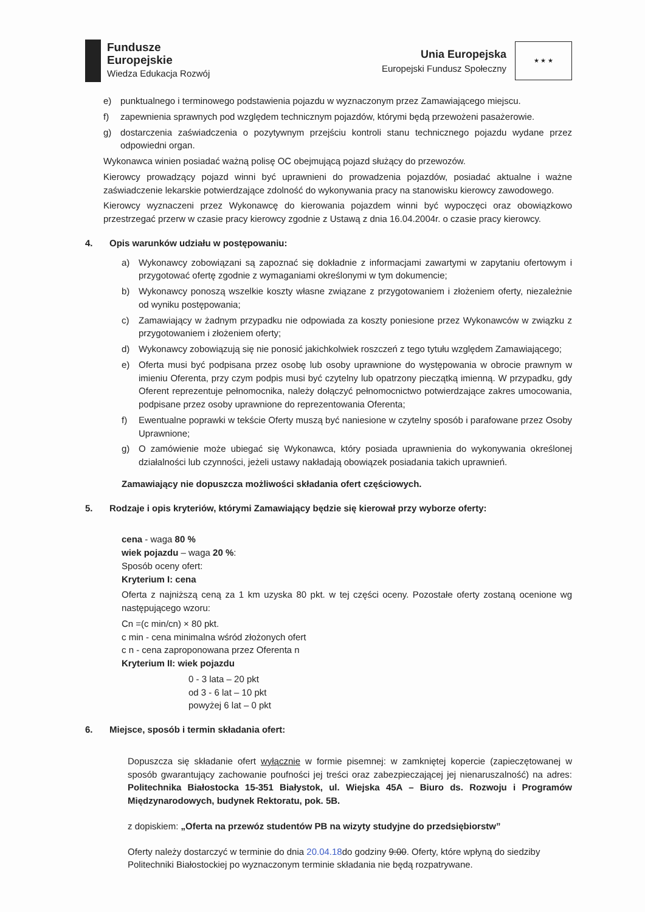Fundusze
Europejskie
Wiedza Edukacja Rozwój
Unia Europejska
Europejski Fundusz Społeczny
★ ★ ★
e) punktualnego i terminowego podstawienia pojazdu w wyznaczonym przez Zamawiającego miejscu.
f) zapewnienia sprawnych pod względem technicznym pojazdów, którymi będą przewożeni pasażerowie.
g) dostarczenia zaświadczenia o pozytywnym przejściu kontroli stanu technicznego pojazdu wydane przez odpowiedni organ.
Wykonawca winien posiadać ważną polisę OC obejmującą pojazd służący do przewozów.
Kierowcy prowadzący pojazd winni być uprawnieni do prowadzenia pojazdów, posiadać aktualne i ważne zaświadczenie lekarskie potwierdzające zdolność do wykonywania pracy na stanowisku kierowcy zawodowego.
Kierowcy wyznaczeni przez Wykonawcę do kierowania pojazdem winni być wypoczęci oraz obowiązkowo przestrzegać przerw w czasie pracy kierowcy zgodnie z Ustawą z dnia 16.04.2004r. o czasie pracy kierowcy.
4. Opis warunków udziału w postępowaniu:
a) Wykonawcy zobowiązani są zapoznać się dokładnie z informacjami zawartymi w zapytaniu ofertowym i przygotować ofertę zgodnie z wymaganiami określonymi w tym dokumencie;
b) Wykonawcy ponoszą wszelkie koszty własne związane z przygotowaniem i złożeniem oferty, niezależnie od wyniku postępowania;
c) Zamawiający w żadnym przypadku nie odpowiada za koszty poniesione przez Wykonawców w związku z przygotowaniem i złożeniem oferty;
d) Wykonawcy zobowiązują się nie ponosić jakichkolwiek roszczeń z tego tytułu względem Zamawiającego;
e) Oferta musi być podpisana przez osobę lub osoby uprawnione do występowania w obrocie prawnym w imieniu Oferenta, przy czym podpis musi być czytelny lub opatrzony pieczątką imienną. W przypadku, gdy Oferent reprezentuje pełnomocnika, należy dołączyć pełnomocnictwo potwierdzające zakres umocowania, podpisane przez osoby uprawnione do reprezentowania Oferenta;
f) Ewentualne poprawki w tekście Oferty muszą być naniesione w czytelny sposób i parafowane przez Osoby Uprawnione;
g) O zamówienie może ubiegać się Wykonawca, który posiada uprawnienia do wykonywania określonej działalności lub czynności, jeżeli ustawy nakładają obowiązek posiadania takich uprawnień.
Zamawiający nie dopuszcza możliwości składania ofert częściowych.
5. Rodzaje i opis kryteriów, którymi Zamawiający będzie się kierował przy wyborze oferty:
cena - waga 80 %
wiek pojazdu – waga 20 %:
Sposób oceny ofert:
Kryterium I: cena
Oferta z najniższą ceną za 1 km uzyska 80 pkt. w tej części oceny. Pozostałe oferty zostaną ocenione wg następującego wzoru:
Cn =(c min/cn) × 80 pkt.
c min - cena minimalna wśród złożonych ofert
c n - cena zaproponowana przez Oferenta n
Kryterium II: wiek pojazdu
0 - 3 lata – 20 pkt
od 3 - 6 lat – 10 pkt
powyżej 6 lat – 0 pkt
6. Miejsce, sposób i termin składania ofert:
Dopuszcza się składanie ofert wyłącznie w formie pisemnej: w zamkniętej kopercie (zapieczętowanej w sposób gwarantujący zachowanie poufności jej treści oraz zabezpieczającej jej nienaruszalność) na adres: Politechnika Białostocka 15-351 Białystok, ul. Wiejska 45A – Biuro ds. Rozwoju i Programów Międzynarodowych, budynek Rektoratu, pok. 5B.
z dopiskiem: „Oferta na przewóz studentów PB na wizyty studyjne do przedsiębiorstw”
Oferty należy dostarczyć w terminie do dnia 20.04.18do godziny 9:00. Oferty, które wpłyną do siedziby Politechniki Białostockiej po wyznaczonym terminie składania nie będą rozpatrywane.